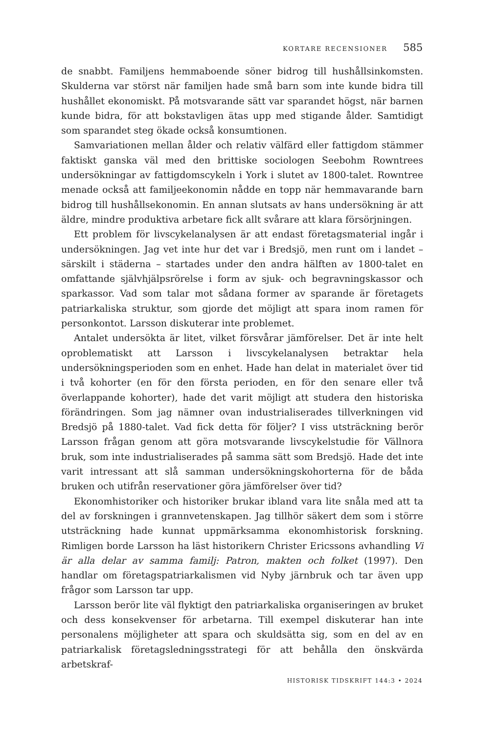KORTARE RECENSIONER 585
de snabbt. Familjens hemmaboende söner bidrog till hushållsinkomsten. Skulderna var störst när familjen hade små barn som inte kunde bidra till hushållet ekonomiskt. På motsvarande sätt var sparandet högst, när barnen kunde bidra, för att bokstavligen ätas upp med stigande ålder. Samtidigt som sparandet steg ökade också konsumtionen.
Samvariationen mellan ålder och relativ välfärd eller fattigdom stämmer faktiskt ganska väl med den brittiske sociologen Seebohm Rowntrees undersökningar av fattigdomscykeln i York i slutet av 1800-talet. Rowntree menade också att familjeekonomin nådde en topp när hemmavarande barn bidrog till hushållsekonomin. En annan slutsats av hans undersökning är att äldre, mindre produktiva arbetare fick allt svårare att klara försörjningen.
Ett problem för livscykelanalysen är att endast företagsmaterial ingår i undersökningen. Jag vet inte hur det var i Bredsjö, men runt om i landet – särskilt i städerna – startades under den andra hälften av 1800-talet en omfattande självhjälpsrörelse i form av sjuk- och begravningskassor och sparkassor. Vad som talar mot sådana former av sparande är företagets patriarkaliska struktur, som gjorde det möjligt att spara inom ramen för personkontot. Larsson diskuterar inte problemet.
Antalet undersökta är litet, vilket försvårar jämförelser. Det är inte helt oproblematiskt att Larsson i livscykelanalysen betraktar hela undersökningsperioden som en enhet. Hade han delat in materialet över tid i två kohorter (en för den första perioden, en för den senare eller två överlappande kohorter), hade det varit möjligt att studera den historiska förändringen. Som jag nämner ovan industrialiserades tillverkningen vid Bredsjö på 1880-talet. Vad fick detta för följer? I viss utsträckning berör Larsson frågan genom att göra motsvarande livscykelstudie för Vällnora bruk, som inte industrialiserades på samma sätt som Bredsjö. Hade det inte varit intressant att slå samman undersökningskohorterna för de båda bruken och utifrån reservationer göra jämförelser över tid?
Ekonomhistoriker och historiker brukar ibland vara lite snåla med att ta del av forskningen i grannvetenskapen. Jag tillhör säkert dem som i större utsträckning hade kunnat uppmärksamma ekonomhistorisk forskning. Rimligen borde Larsson ha läst historikern Christer Ericssons avhandling Vi är alla delar av samma familj: Patron, makten och folket (1997). Den handlar om företagspatriarkalismen vid Nyby järnbruk och tar även upp frågor som Larsson tar upp.
Larsson berör lite väl flyktigt den patriarkaliska organiseringen av bruket och dess konsekvenser för arbetarna. Till exempel diskuterar han inte personalens möjligheter att spara och skuldsätta sig, som en del av en patriarkalisk företagsledningsstrategi för att behålla den önskvärda arbetskraf-
HISTORISK TIDSKRIFT 144:3 • 2024